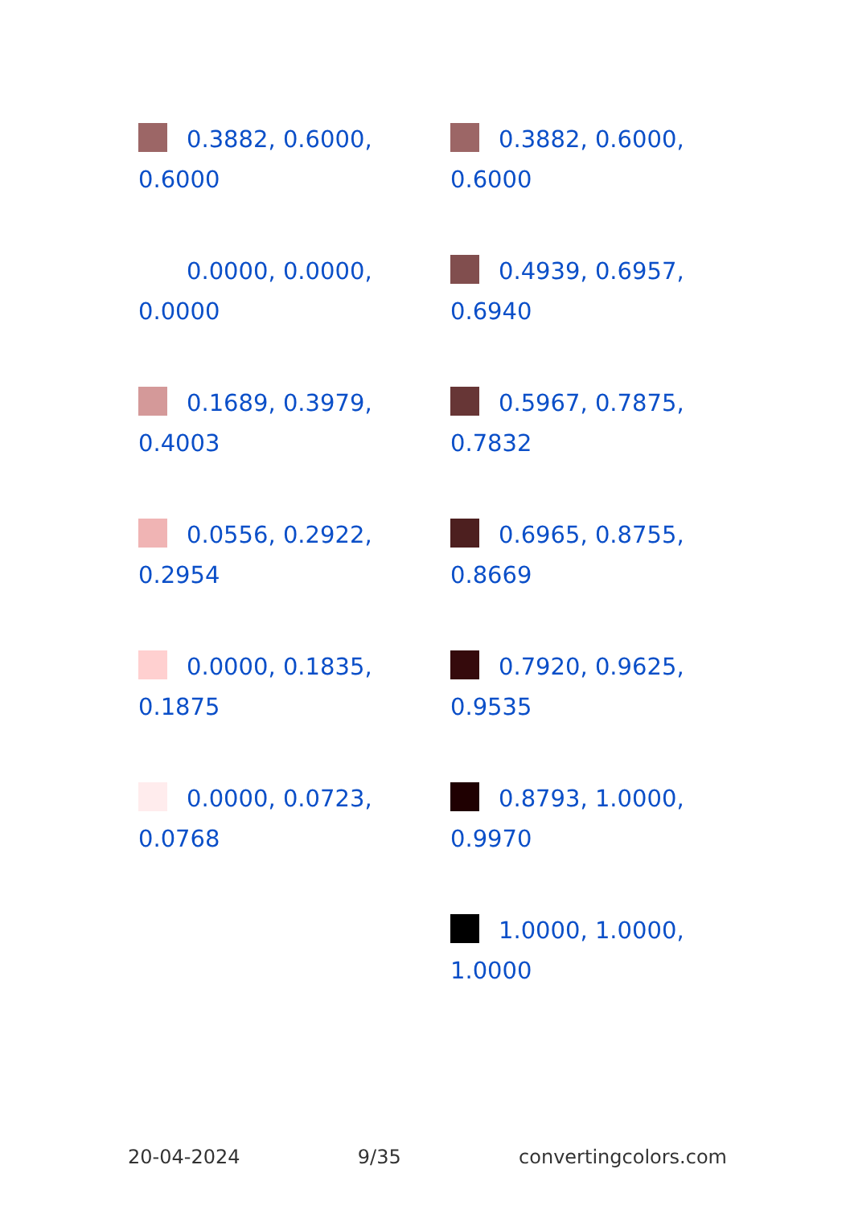0.3882, 0.6000, 0.6000
0.3882, 0.6000, 0.6000
0.0000, 0.0000, 0.0000
0.4939, 0.6957, 0.6940
0.1689, 0.3979, 0.4003
0.5967, 0.7875, 0.7832
0.0556, 0.2922, 0.2954
0.6965, 0.8755, 0.8669
0.0000, 0.1835, 0.1875
0.7920, 0.9625, 0.9535
0.0000, 0.0723, 0.0768
0.8793, 1.0000, 0.9970
1.0000, 1.0000, 1.0000
20-04-2024 9/35 convertingcolors.com